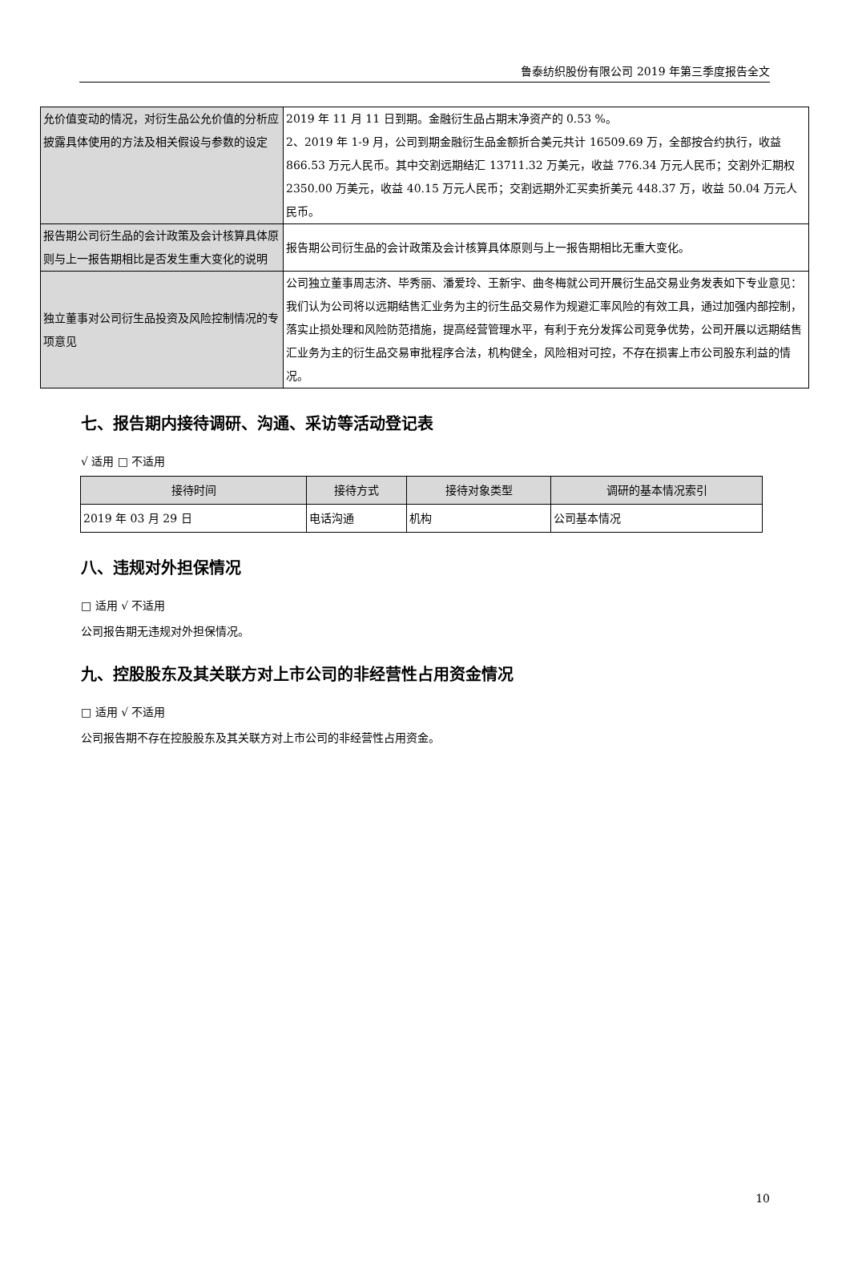鲁泰纺织股份有限公司 2019 年第三季度报告全文
| 允价值变动的情况，对衍生品公允价值的分析应披露具体使用的方法及相关假设与参数的设定 | 2019 年 11 月 11 日到期。金融衍生品占期末净资产的 0.53 %。 2、2019 年 1-9 月，公司到期金融衍生品金额折合美元共计 16509.69 万，全部按合约执行，收益 866.53 万元人民币。其中交割远期结汇 13711.32 万美元，收益 776.34 万元人民币；交割外汇期权 2350.00 万美元，收益 40.15 万元人民币；交割远期外汇买卖折美元 448.37 万，收益 50.04 万元人民币。 |
| 报告期公司衍生品的会计政策及会计核算具体原则与上一报告期相比是否发生重大变化的说明 | 报告期公司衍生品的会计政策及会计核算具体原则与上一报告期相比无重大变化。 |
| 独立董事对公司衍生品投资及风险控制情况的专项意见 | 公司独立董事周志济、毕秀丽、潘爱玲、王新宇、曲冬梅就公司开展衍生品交易业务发表如下专业意见：我们认为公司将以远期结售汇业务为主的衍生品交易作为规避汇率风险的有效工具，通过加强内部控制，落实止损处理和风险防范措施，提高经营管理水平，有利于充分发挥公司竞争优势，公司开展以远期结售汇业务为主的衍生品交易审批程序合法，机构健全，风险相对可控，不存在损害上市公司股东利益的情况。 |
七、报告期内接待调研、沟通、采访等活动登记表
√ 适用 □ 不适用
| 接待时间 | 接待方式 | 接待对象类型 | 调研的基本情况索引 |
| --- | --- | --- | --- |
| 2019 年 03 月 29 日 | 电话沟通 | 机构 | 公司基本情况 |
八、违规对外担保情况
□ 适用 √ 不适用
公司报告期无违规对外担保情况。
九、控股股东及其关联方对上市公司的非经营性占用资金情况
□ 适用 √ 不适用
公司报告期不存在控股股东及其关联方对上市公司的非经营性占用资金。
10